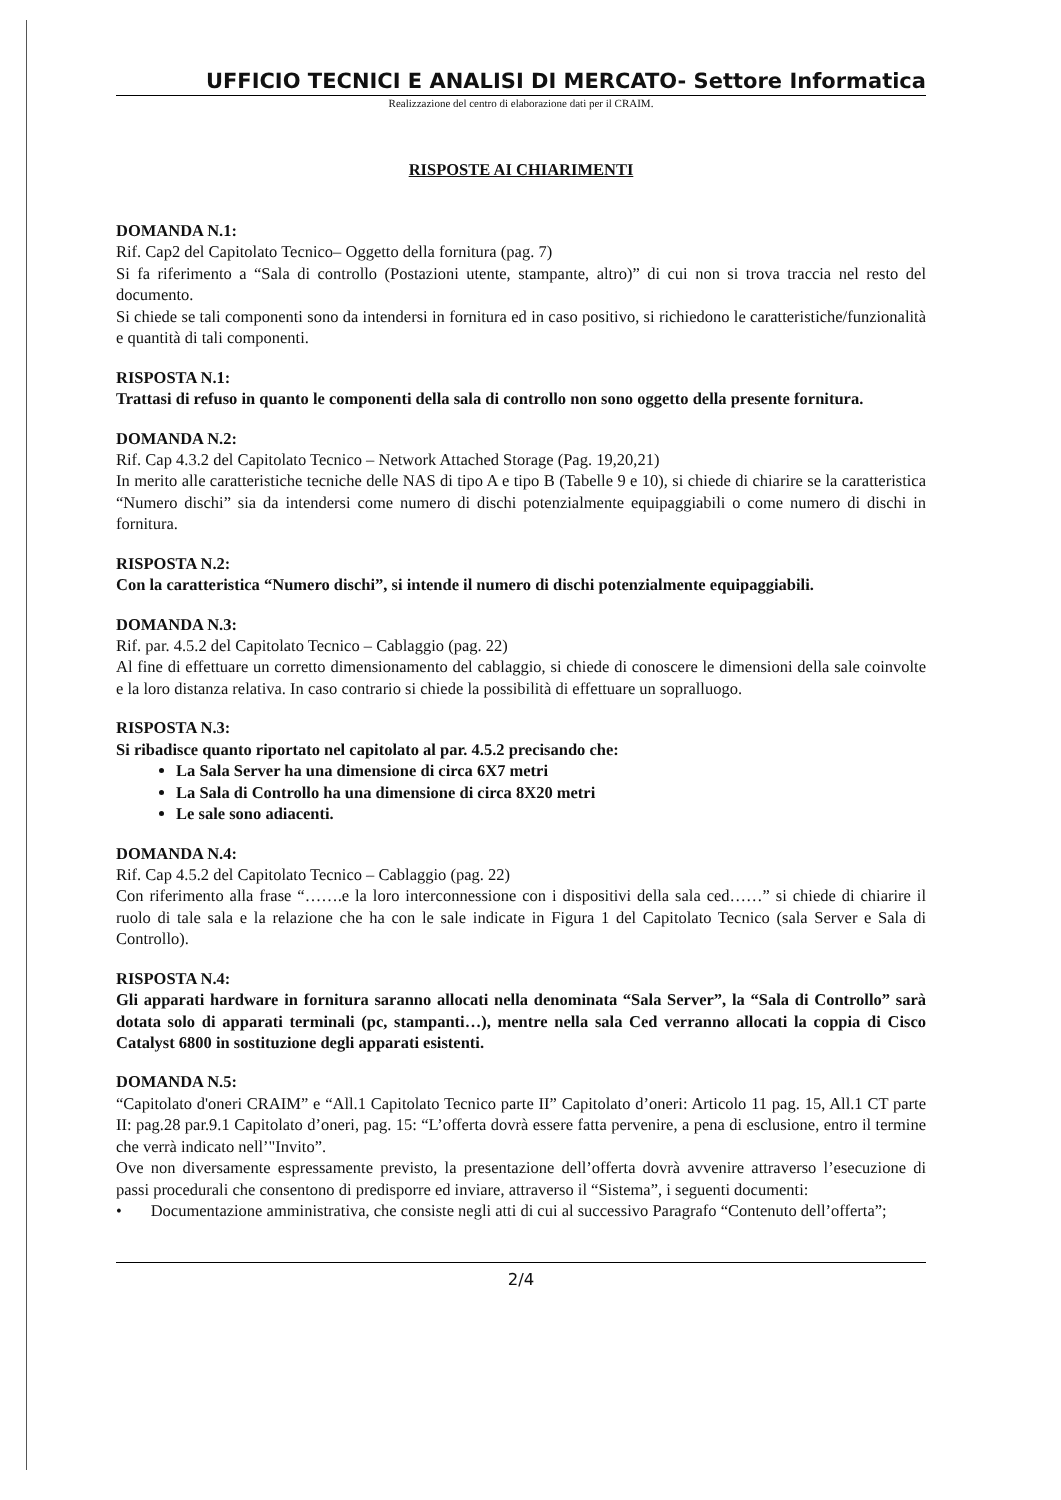UFFICIO TECNICI E ANALISI DI MERCATO- Settore Informatica
Realizzazione del centro di elaborazione dati per il CRAIM.
RISPOSTE AI CHIARIMENTI
DOMANDA N.1:
Rif. Cap2 del Capitolato Tecnico– Oggetto della fornitura (pag. 7)
Si fa riferimento a “Sala di controllo (Postazioni utente, stampante, altro)” di cui non si trova traccia nel resto del documento.
Si chiede se tali componenti sono da intendersi in fornitura ed in caso positivo, si richiedono le caratteristiche/funzionalità e quantità di tali componenti.
RISPOSTA N.1:
Trattasi di refuso in quanto le componenti della sala di controllo non sono oggetto della presente fornitura.
DOMANDA N.2:
Rif. Cap 4.3.2 del Capitolato Tecnico – Network Attached Storage (Pag. 19,20,21)
In merito alle caratteristiche tecniche delle NAS di tipo A e tipo B (Tabelle 9 e 10), si chiede di chiarire se la caratteristica “Numero dischi” sia da intendersi come numero di dischi potenzialmente equipaggiabili o come numero di dischi in fornitura.
RISPOSTA N.2:
Con la caratteristica “Numero dischi”, si intende il numero di dischi potenzialmente equipaggiabili.
DOMANDA N.3:
Rif. par. 4.5.2 del Capitolato Tecnico – Cablaggio (pag. 22)
Al fine di effettuare un corretto dimensionamento del cablaggio, si chiede di conoscere le dimensioni della sale coinvolte e la loro distanza relativa. In caso contrario si chiede la possibilità di effettuare un sopralluogo.
RISPOSTA N.3:
Si ribadisce quanto riportato nel capitolato al par. 4.5.2 precisando che:
La Sala Server ha una dimensione di circa 6X7 metri
La Sala di Controllo ha una dimensione di circa 8X20 metri
Le sale sono adiacenti.
DOMANDA N.4:
Rif. Cap 4.5.2 del Capitolato Tecnico – Cablaggio (pag. 22)
Con riferimento alla frase “…….e la loro interconnessione con i dispositivi della sala ced……” si chiede di chiarire il ruolo di tale sala e la relazione che ha con le sale indicate in Figura 1 del Capitolato Tecnico (sala Server e Sala di Controllo).
RISPOSTA N.4:
Gli apparati hardware in fornitura saranno allocati nella denominata “Sala Server”, la “Sala di Controllo” sarà dotata solo di apparati terminali (pc, stampanti…), mentre nella sala Ced verranno allocati la coppia di Cisco Catalyst 6800 in sostituzione degli apparati esistenti.
DOMANDA N.5:
“Capitolato d'oneri CRAIM” e “All.1 Capitolato Tecnico parte II” Capitolato d’oneri: Articolo 11 pag. 15, All.1 CT parte II: pag.28 par.9.1 Capitolato d’oneri, pag. 15: “L’offerta dovrà essere fatta pervenire, a pena di esclusione, entro il termine che verrà indicato nell’"Invito”.
Ove non diversamente espressamente previsto, la presentazione dell’offerta dovrà avvenire attraverso l’esecuzione di passi procedurali che consentono di predisporre ed inviare, attraverso il “Sistema”, i seguenti documenti:
• Documentazione amministrativa, che consiste negli atti di cui al successivo Paragrafo “Contenuto dell’offerta”;
2/4